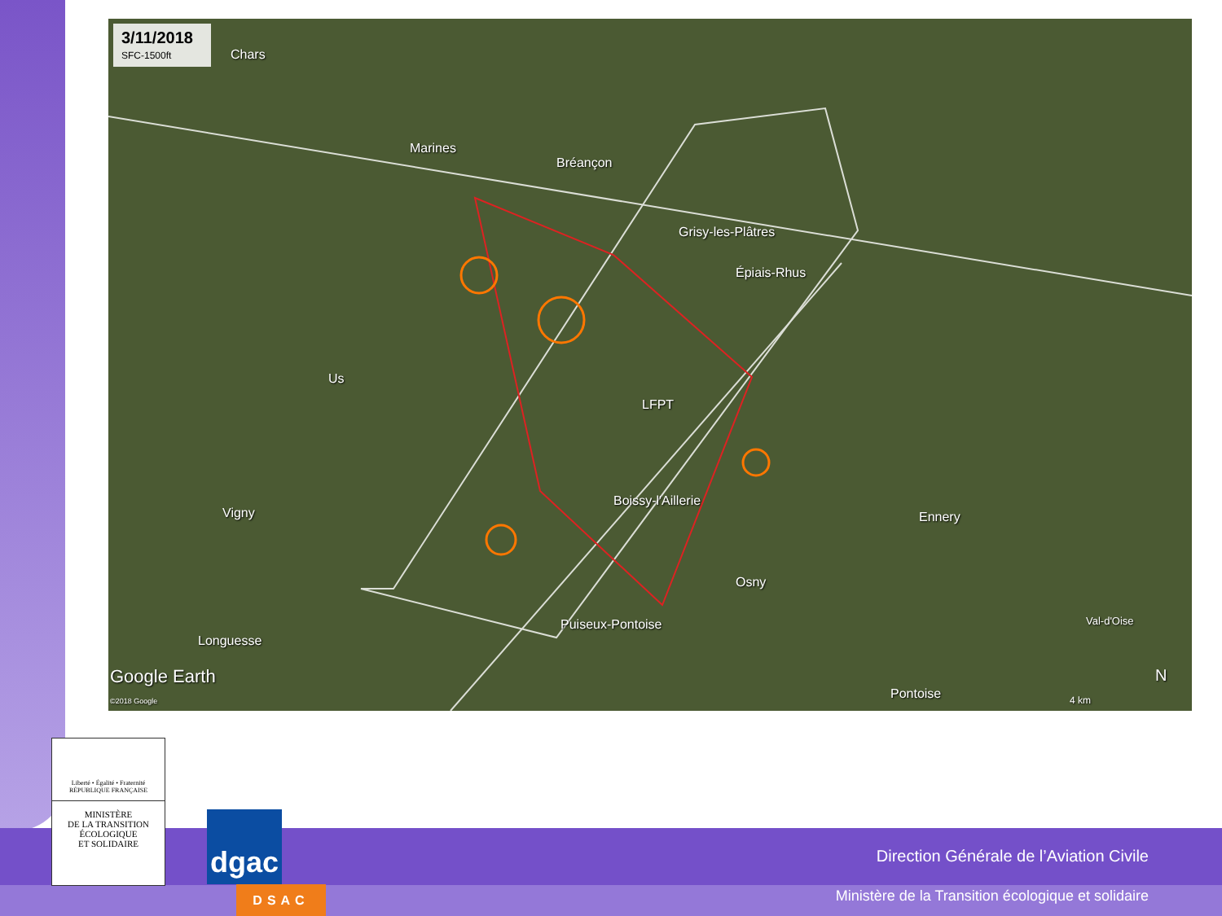3/11/2018
SFC-1500ft
Chars
Marines
Bréançon
Grisy-les-Plâtres
Épiais-Rhus
Us
LFPT
Vigny
Boissy-l'Aillerie
Ennery
Osny
Puiseux-Pontoise Val-d'Oise
Longuesse
Pontoise
Google Earth
©2018 Google 4 km
N
Liberté • Égalité • Fraternité
RÉPUBLIQUE FRANÇAISE
MINISTÈRE
DE LA TRANSITION
ÉCOLOGIQUE
ET SOLIDAIRE
dgac
DSAC
Direction Générale de l’Aviation Civile
Ministère de la Transition écologique et solidaire